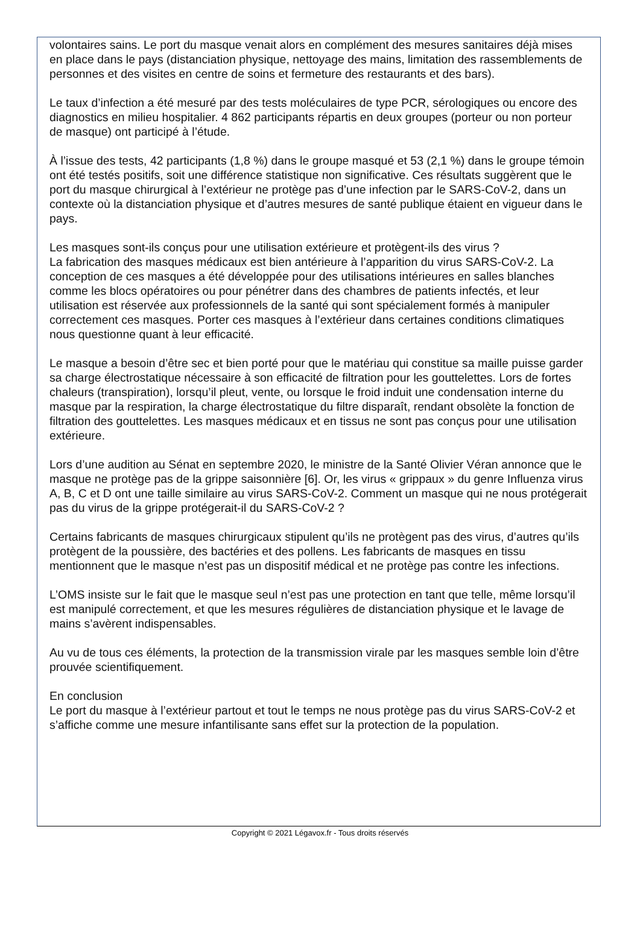volontaires sains. Le port du masque venait alors en complément des mesures sanitaires déjà mises en place dans le pays (distanciation physique, nettoyage des mains, limitation des rassemblements de personnes et des visites en centre de soins et fermeture des restaurants et des bars).
Le taux d’infection a été mesuré par des tests moléculaires de type PCR, sérologiques ou encore des diagnostics en milieu hospitalier. 4 862 participants répartis en deux groupes (porteur ou non porteur de masque) ont participé à l’étude.
À l’issue des tests, 42 participants (1,8 %) dans le groupe masqué et 53 (2,1 %) dans le groupe témoin ont été testés positifs, soit une différence statistique non significative. Ces résultats suggèrent que le port du masque chirurgical à l’extérieur ne protège pas d’une infection par le SARS-CoV-2, dans un contexte où la distanciation physique et d’autres mesures de santé publique étaient en vigueur dans le pays.
Les masques sont-ils conçus pour une utilisation extérieure et protègent-ils des virus ?
La fabrication des masques médicaux est bien antérieure à l’apparition du virus SARS-CoV-2. La conception de ces masques a été développée pour des utilisations intérieures en salles blanches comme les blocs opératoires ou pour pénétrer dans des chambres de patients infectés, et leur utilisation est réservée aux professionnels de la santé qui sont spécialement formés à manipuler correctement ces masques. Porter ces masques à l’extérieur dans certaines conditions climatiques nous questionne quant à leur efficacité.
Le masque a besoin d’être sec et bien porté pour que le matériau qui constitue sa maille puisse garder sa charge électrostatique nécessaire à son efficacité de filtration pour les gouttelettes. Lors de fortes chaleurs (transpiration), lorsqu’il pleut, vente, ou lorsque le froid induit une condensation interne du masque par la respiration, la charge électrostatique du filtre disparaît, rendant obsolète la fonction de filtration des gouttelettes. Les masques médicaux et en tissus ne sont pas conçus pour une utilisation extérieure.
Lors d’une audition au Sénat en septembre 2020, le ministre de la Santé Olivier Véran annonce que le masque ne protège pas de la grippe saisonnière [6]. Or, les virus « grippaux » du genre Influenza virus A, B, C et D ont une taille similaire au virus SARS-CoV-2. Comment un masque qui ne nous protégerait pas du virus de la grippe protégerait-il du SARS-CoV-2 ?
Certains fabricants de masques chirurgicaux stipulent qu’ils ne protègent pas des virus, d’autres qu’ils protègent de la poussière, des bactéries et des pollens. Les fabricants de masques en tissu mentionnent que le masque n’est pas un dispositif médical et ne protège pas contre les infections.
L’OMS insiste sur le fait que le masque seul n’est pas une protection en tant que telle, même lorsqu’il est manipulé correctement, et que les mesures régulières de distanciation physique et le lavage de mains s’avèrent indispensables.
Au vu de tous ces éléments, la protection de la transmission virale par les masques semble loin d’être prouvée scientifiquement.
En conclusion
Le port du masque à l’extérieur partout et tout le temps ne nous protège pas du virus SARS-CoV-2 et s’affiche comme une mesure infantilisante sans effet sur la protection de la population.
Copyright © 2021 Légavox.fr - Tous droits réservés